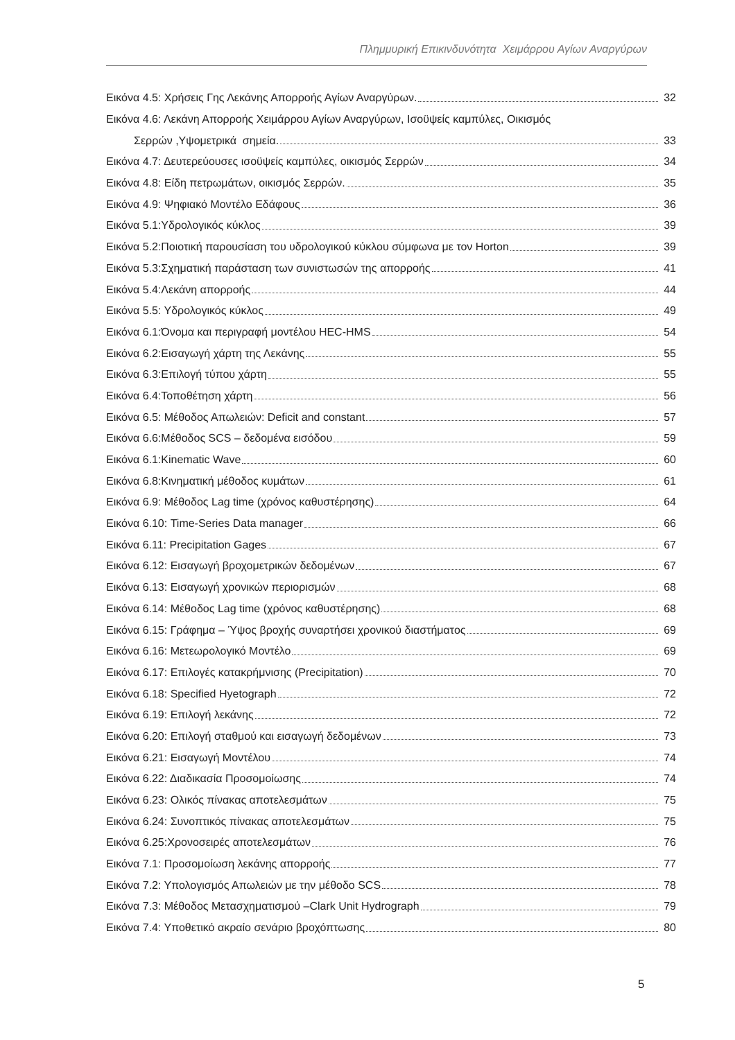Πλημμυρική Επικινδυνότητα Χειμάρρου Αγίων Αναργύρων
Εικόνα 4.5: Χρήσεις Γης Λεκάνης Απορροής Αγίων Αναργύρων. 32
Εικόνα 4.6: Λεκάνη Απορροής Χειμάρρου Αγίων Αναργύρων, Ισοϋψείς καμπύλες, Οικισμός
Σερρών ,Υψομετρικά σημεία. 33
Εικόνα 4.7: Δευτερεύουσες ισοϋψείς καμπύλες, οικισμός Σερρών 34
Εικόνα 4.8: Είδη πετρωμάτων, οικισμός Σερρών. 35
Εικόνα 4.9: Ψηφιακό Μοντέλο Εδάφους 36
Εικόνα 5.1:Υδρολογικός κύκλος 39
Εικόνα 5.2:Ποιοτική παρουσίαση του υδρολογικού κύκλου σύμφωνα με τον Horton 39
Εικόνα 5.3:Σχηματική παράσταση των συνιστωσών της απορροής 41
Εικόνα 5.4:Λεκάνη απορροής 44
Εικόνα 5.5: Υδρολογικός κύκλος 49
Εικόνα 6.1:Όνομα και περιγραφή μοντέλου HEC-HMS 54
Εικόνα 6.2:Εισαγωγή χάρτη της Λεκάνης 55
Εικόνα 6.3:Επιλογή τύπου χάρτη 55
Εικόνα 6.4:Τοποθέτηση χάρτη 56
Εικόνα 6.5: Μέθοδος Απωλειών: Deficit and constant 57
Εικόνα 6.6:Μέθοδος SCS – δεδομένα εισόδου 59
Εικόνα 6.1:Kinematic Wave 60
Εικόνα 6.8:Κινηματική μέθοδος κυμάτων 61
Εικόνα 6.9: Μέθοδος Lag time (χρόνος καθυστέρησης) 64
Εικόνα 6.10: Time-Series Data manager 66
Εικόνα 6.11: Precipitation Gages 67
Εικόνα 6.12: Εισαγωγή βροχομετρικών δεδομένων 67
Εικόνα 6.13: Εισαγωγή χρονικών περιορισμών 68
Εικόνα 6.14: Μέθοδος Lag time (χρόνος καθυστέρησης) 68
Εικόνα 6.15: Γράφημα – Ύψος βροχής συναρτήσει χρονικού διαστήματος 69
Εικόνα 6.16: Μετεωρολογικό Μοντέλο 69
Εικόνα 6.17: Επιλογές κατακρήμνισης (Precipitation) 70
Εικόνα 6.18: Specified Hyetograph 72
Εικόνα 6.19: Επιλογή λεκάνης 72
Εικόνα 6.20: Επιλογή σταθμού και εισαγωγή δεδομένων 73
Εικόνα 6.21: Εισαγωγή Μοντέλου 74
Εικόνα 6.22: Διαδικασία Προσομοίωσης 74
Εικόνα 6.23: Ολικός πίνακας αποτελεσμάτων 75
Εικόνα 6.24: Συνοπτικός πίνακας αποτελεσμάτων 75
Εικόνα 6.25:Χρονοσειρές αποτελεσμάτων 76
Εικόνα 7.1: Προσομοίωση λεκάνης απορροής 77
Εικόνα 7.2: Υπολογισμός Απωλειών με την μέθοδο SCS 78
Εικόνα 7.3: Μέθοδος Μετασχηματισμού –Clark Unit Hydrograph 79
Εικόνα 7.4: Υποθετικό ακραίο σενάριο βροχόπτωσης 80
5